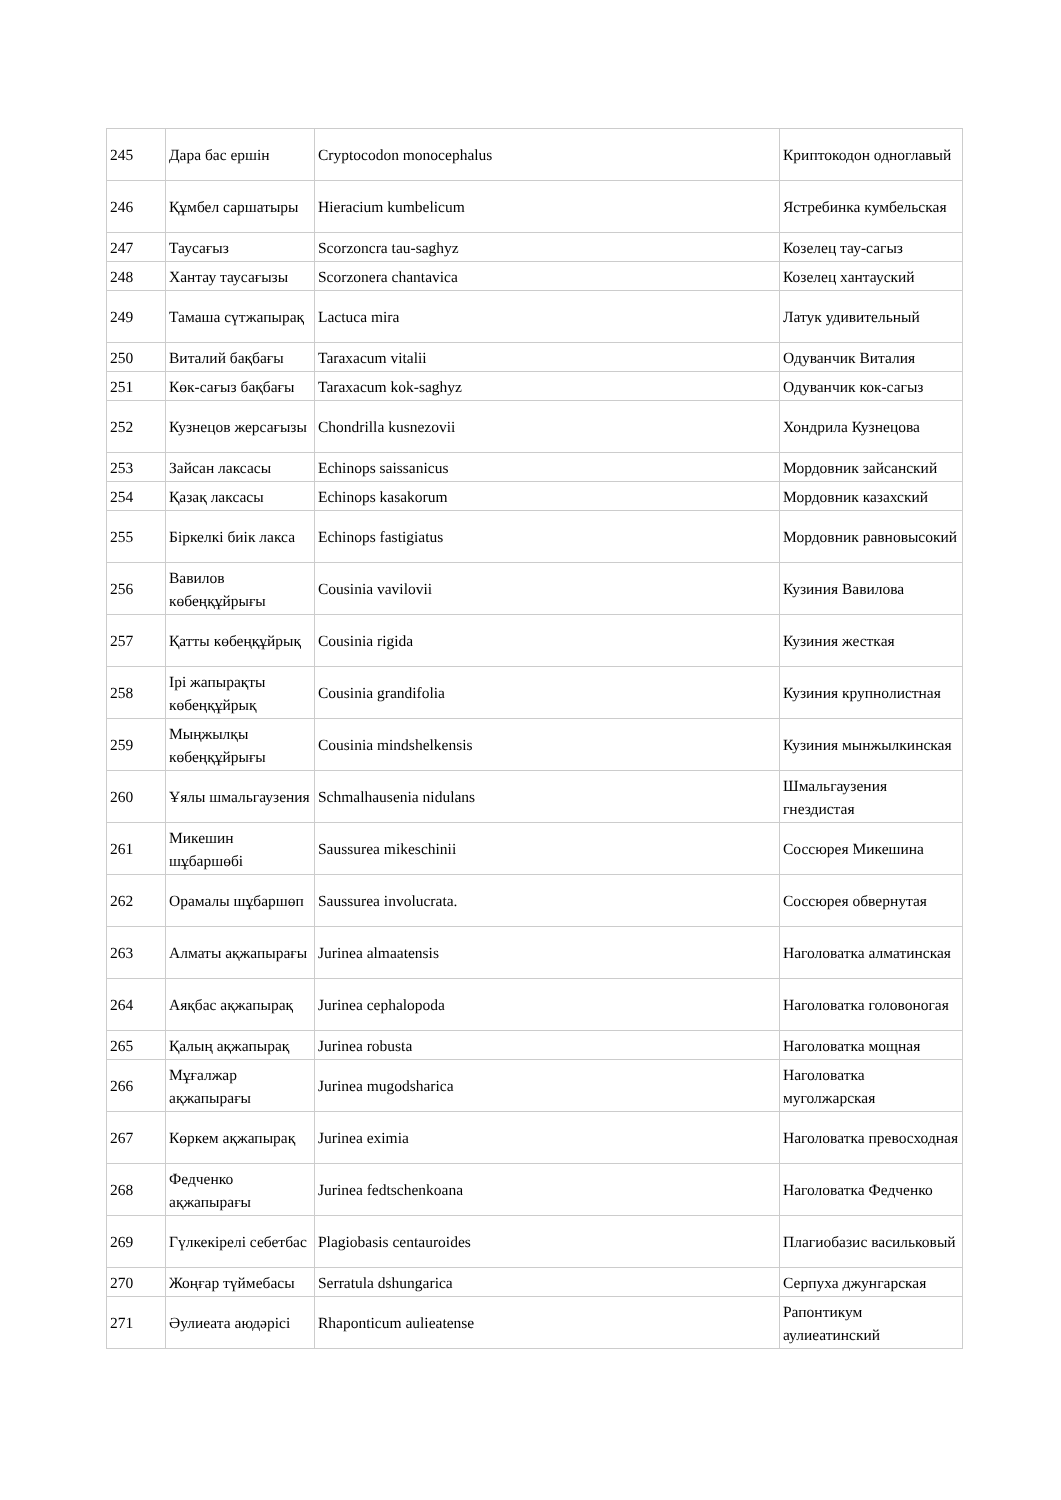| 245 | Дара бас ершін | Cryptocodon monocephalus | Криптокодон одноглавый |
| 246 | Құмбел саршатыры | Hieracium kumbelicum | Ястребинка кумбельская |
| 247 | Таусағыз | Scorzoncra tau-saghyz | Козелец тау-сагыз |
| 248 | Хантау таусағызы | Scorzonera chantavica | Козелец хантауский |
| 249 | Тамаша сүтжапырақ | Lactuca mira | Латук удивительный |
| 250 | Виталий бақбағы | Taraxacum vitalii | Одуванчик Виталия |
| 251 | Көк-сағыз бақбағы | Taraxacum kok-saghyz | Одуванчик кок-сагыз |
| 252 | Кузнецов жерсағызы | Chondrilla kusnezovii | Хондрила Кузнецова |
| 253 | Зайсан лаксасы | Echinops saissanicus | Мордовник зайсанский |
| 254 | Қазақ лаксасы | Echinops kasakorum | Мордовник казахский |
| 255 | Біркелкі биік лакса | Echinops fastigiatus | Мордовник равновысокий |
| 256 | Вавилов көбеңқұйрығы | Cousinia vavilovii | Кузиния Вавилова |
| 257 | Қатты көбеңқұйрық | Cousinia rigida | Кузиния жесткая |
| 258 | Ірі жапырақты көбеңқұйрық | Cousinia grandifolia | Кузиния крупнолистная |
| 259 | Мыңжылқы көбеңқұйрығы | Cousinia mindshelkensis | Кузиния мынжылкинская |
| 260 | Ұялы шмальгаузения | Schmalhausenia nidulans | Шмальгаузения гнездистая |
| 261 | Микешин шұбаршөбі | Saussurea mikeschinii | Соссюрея Микешина |
| 262 | Орамалы шұбаршөп | Saussurea involucrata. | Соссюрея обвернутая |
| 263 | Алматы ақжапырағы | Jurinea almaatensis | Наголоватка алматинская |
| 264 | Аяқбас ақжапырақ | Jurinea cephalopoda | Наголоватка головоногая |
| 265 | Қалың ақжапырақ | Jurinea robusta | Наголоватка мощная |
| 266 | Мұғалжар ақжапырағы | Jurinea mugodsharica | Наголоватка муголжарская |
| 267 | Көркем ақжапырақ | Jurinea eximia | Наголоватка превосходная |
| 268 | Федченко ақжапырағы | Jurinea fedtschenkoana | Наголоватка Федченко |
| 269 | Гүлкекірелі себетбас | Plagiobasis centauroides | Плагиобазис васильковый |
| 270 | Жоңғар түймебасы | Serratula dshungarica | Серпуха джунгарская |
| 271 | Әулиеата аюдәрісі | Rhaponticum aulieatense | Рапонтикум аулиеатинский |